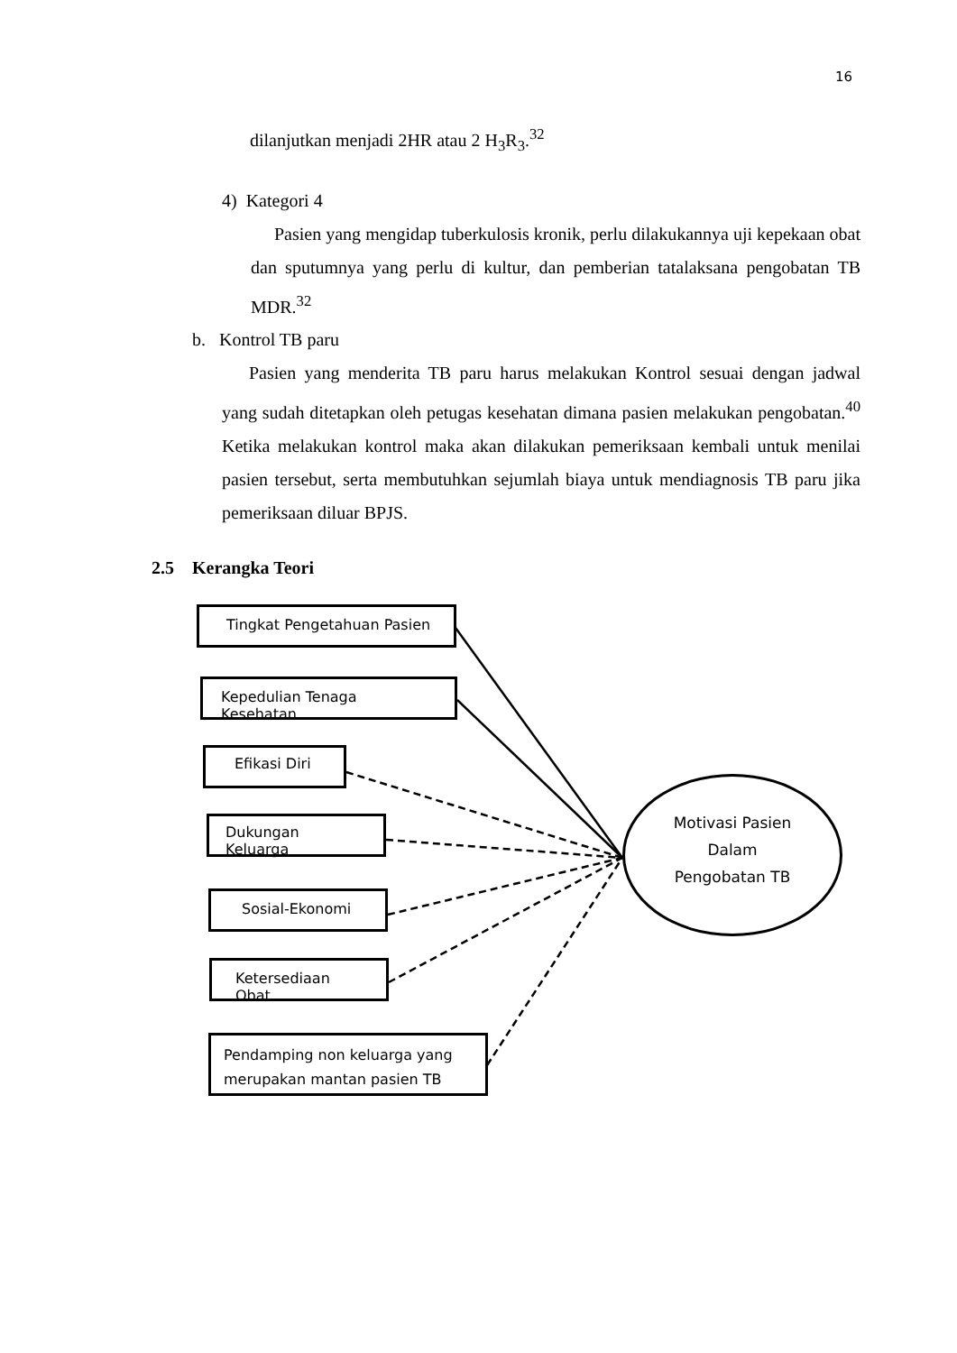16
dilanjutkan menjadi 2HR atau 2 H<sub>3</sub>R<sub>3</sub>.<sup>32</sup>
4) Kategori 4
Pasien yang mengidap tuberkulosis kronik, perlu dilakukannya uji kepekaan obat dan sputumnya yang perlu di kultur, dan pemberian tatalaksana pengobatan TB MDR.<sup>32</sup>
b. Kontrol TB paru
Pasien yang menderita TB paru harus melakukan Kontrol sesuai dengan jadwal yang sudah ditetapkan oleh petugas kesehatan dimana pasien melakukan pengobatan.<sup>40</sup> Ketika melakukan kontrol maka akan dilakukan pemeriksaan kembali untuk menilai pasien tersebut, serta membutuhkan sejumlah biaya untuk mendiagnosis TB paru jika pemeriksaan diluar BPJS.
2.5 Kerangka Teori
Tingkat Pengetahuan Pasien
Kepedulian Tenaga Kesehatan
Efikasi Diri
Dukungan Keluarga
Sosial-Ekonomi
Ketersediaan Obat
Pendamping non keluarga yang merupakan mantan pasien TB
Motivasi Pasien
Dalam
Pengobatan TB